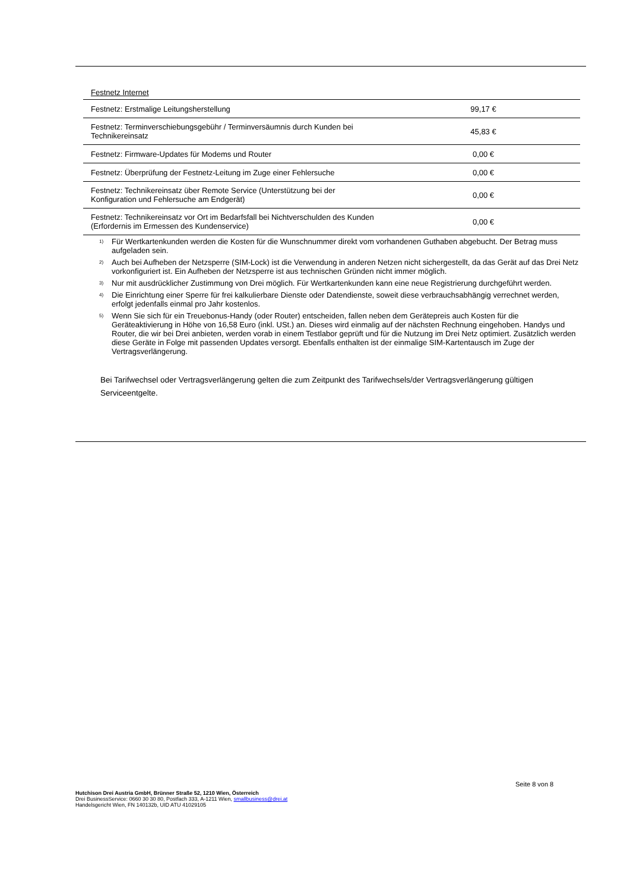Festnetz Internet
| Festnetz: Erstmalige Leitungsherstellung | 99,17 € |
| Festnetz: Terminverschiebungsgebühr / Terminversäumnis durch Kunden bei Technikereinsatz | 45,83 € |
| Festnetz: Firmware-Updates für Modems und Router | 0,00 € |
| Festnetz: Überprüfung der Festnetz-Leitung im Zuge einer Fehlersuche | 0,00 € |
| Festnetz: Technikereinsatz über Remote Service (Unterstützung bei der Konfiguration und Fehlersuche am Endgerät) | 0,00 € |
| Festnetz: Technikereinsatz vor Ort im Bedarfsfall bei Nichtverschulden des Kunden (Erfordernis im Ermessen des Kundenservice) | 0,00 € |
<sup>1)</sup> Für Wertkartenkunden werden die Kosten für die Wunschnummer direkt vom vorhandenen Guthaben abgebucht. Der Betrag muss aufgeladen sein.
<sup>2)</sup> Auch bei Aufheben der Netzsperre (SIM-Lock) ist die Verwendung in anderen Netzen nicht sichergestellt, da das Gerät auf das Drei Netz vorkonfiguriert ist. Ein Aufheben der Netzsperre ist aus technischen Gründen nicht immer möglich.
<sup>3)</sup> Nur mit ausdrücklicher Zustimmung von Drei möglich. Für Wertkartenkunden kann eine neue Registrierung durchgeführt werden.
<sup>4)</sup> Die Einrichtung einer Sperre für frei kalkulierbare Dienste oder Datendienste, soweit diese verbrauchsabhängig verrechnet werden, erfolgt jedenfalls einmal pro Jahr kostenlos.
<sup>5)</sup> Wenn Sie sich für ein Treuebonus-Handy (oder Router) entscheiden, fallen neben dem Gerätepreis auch Kosten für die Geräteaktivierung in Höhe von 16,58 Euro (inkl. USt.) an. Dieses wird einmalig auf der nächsten Rechnung eingehoben. Handys und Router, die wir bei Drei anbieten, werden vorab in einem Testlabor geprüft und für die Nutzung im Drei Netz optimiert. Zusätzlich werden diese Geräte in Folge mit passenden Updates versorgt. Ebenfalls enthalten ist der einmalige SIM-Kartentausch im Zuge der Vertragsverlängerung.
Bei Tarifwechsel oder Vertragsverlängerung gelten die zum Zeitpunkt des Tarifwechsels/der Vertragsverlängerung gültigen Serviceentgelte.
Seite 8 von 8
Hutchison Drei Austria GmbH, Brünner Straße 52, 1210 Wien, Österreich
Drei BusinessService: 0660 30 30 80, Postfach 333, A-1211 Wien, smallbusiness@drei.at
Handelsgericht Wien, FN 140132b, UID ATU 41029105